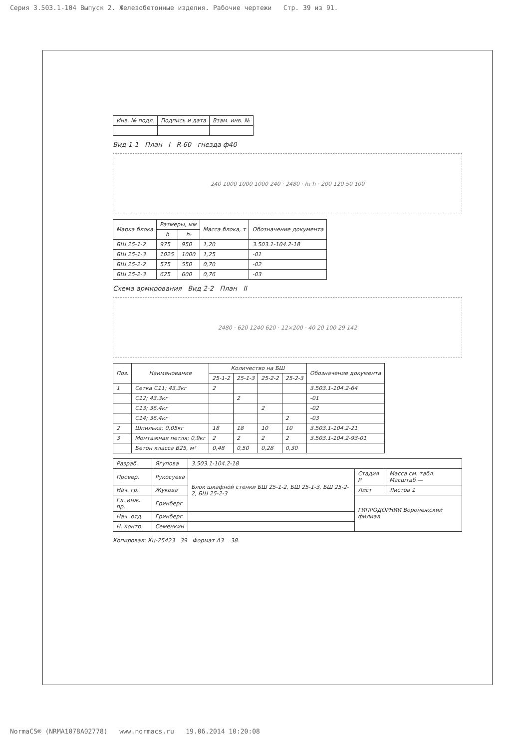Серия 3.503.1-104 Выпуск 2. Железобетонные изделия. Рабочие чертежи Стр. 39 из 91.
| Инв. № подл. | Подпись и дата | Взам. инв. № |
| --- | --- | --- |
Вид 1-1 План I R-60 гнезда ф40
240 1000 1000 1000 240 · 2480 · h₁ h · 200 120 50 100
| Марка блока | Размеры, мм | | Масса блока, т | Обозначение документа |
| --- | --- | --- | --- | --- |
| | h | h₁ | | |
| БШ 25-1-2 | 975 | 950 | 1,20 | 3.503.1-104.2-18 |
| БШ 25-1-3 | 1025 | 1000 | 1,25 | -01 |
| БШ 25-2-2 | 575 | 550 | 0,70 | -02 |
| БШ 25-2-3 | 625 | 600 | 0,76 | -03 |
Схема армирования Вид 2-2 План II
2480 · 620 1240 620 · 12×200 · 40 20 100 29 142
| Поз. | Наименование | Количество на БШ | | | | Обозначение документа |
| --- | --- | --- | --- | --- | --- | --- |
| | | 25-1-2 | 25-1-3 | 25-2-2 | 25-2-3 | |
| 1 | Сетка С11; 43,3кг | 2 | | | | 3.503.1-104.2-64 |
| | С12; 43,3кг | | 2 | | | -01 |
| | С13; 36,4кг | | | 2 | | -02 |
| | С14; 36,4кг | | | | 2 | -03 |
| 2 | Шпилька; 0,05кг | 18 | 18 | 10 | 10 | 3.503.1-104.2-21 |
| 3 | Монтажная петля; 0,9кг | 2 | 2 | 2 | 2 | 3.503.1-104.2-93-01 |
| | Бетон класса В25, м³ | 0,48 | 0,50 | 0,28 | 0,30 | |
| Разраб. | Ягупова | 3.503.1-104.2-18 | | |
| Провер. | Рукосуева | Блок шкафной стенки БШ 25-1-2, БШ 25-1-3, БШ 25-2-2, БШ 25-2-3 | Стадия Р | Масса см. табл. Масштаб — |
| Нач. гр. | Жукова | | Лист | Листов 1 |
| Гл. инж. пр. | Гринберг | | ГИПРОДОРНИИ Воронежский филиал | |
| Нач. отд. | Гринберг | | | |
| Н. контр. | Семенкин | | | |
Копировал: Кц-25423 39 Формат А3 38
NormaCS® (NRMA1078A02778) www.normacs.ru 19.06.2014 10:20:08